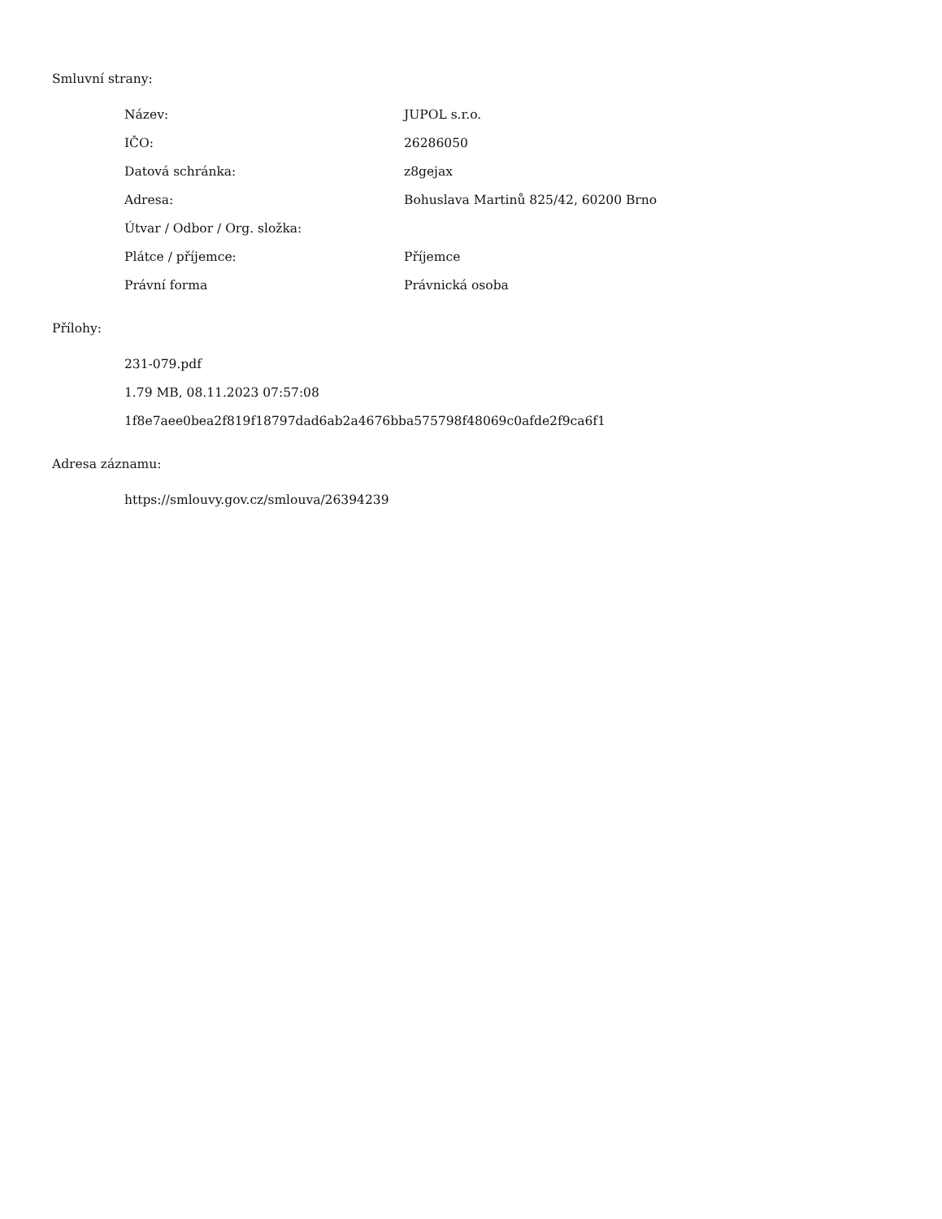Smluvní strany:
| Název: | JUPOL s.r.o. |
| IČO: | 26286050 |
| Datová schránka: | z8gejax |
| Adresa: | Bohuslava Martinů 825/42, 60200 Brno |
| Útvar / Odbor / Org. složka: | |
| Plátce / příjemce: | Příjemce |
| Právní forma | Právnická osoba |
Přílohy:
231-079.pdf
1.79 MB, 08.11.2023 07:57:08
1f8e7aee0bea2f819f18797dad6ab2a4676bba575798f48069c0afde2f9ca6f1
Adresa záznamu:
https://smlouvy.gov.cz/smlouva/26394239